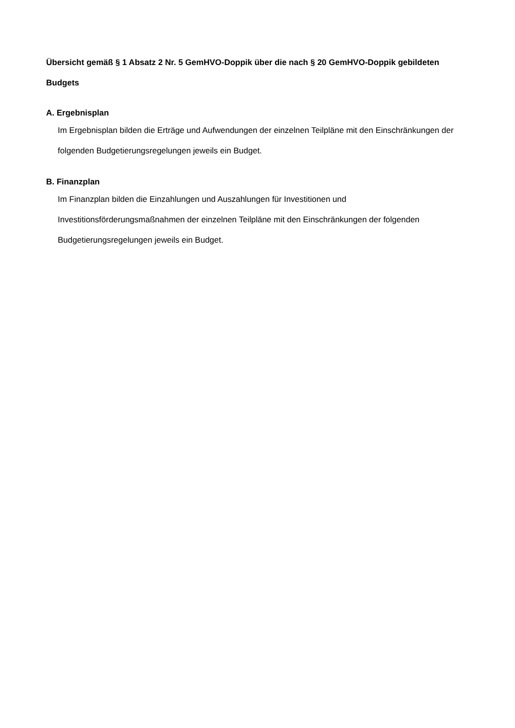Übersicht gemäß § 1 Absatz 2 Nr. 5 GemHVO-Doppik über die nach § 20 GemHVO-Doppik gebildeten Budgets
A. Ergebnisplan
Im Ergebnisplan bilden die Erträge und Aufwendungen der einzelnen Teilpläne mit den Einschränkungen der folgenden Budgetierungsregelungen jeweils ein Budget.
B. Finanzplan
Im Finanzplan bilden die Einzahlungen und Auszahlungen für Investitionen und Investitionsförderungsmaßnahmen der einzelnen Teilpläne mit den Einschränkungen der folgenden Budgetierungsregelungen jeweils ein Budget.